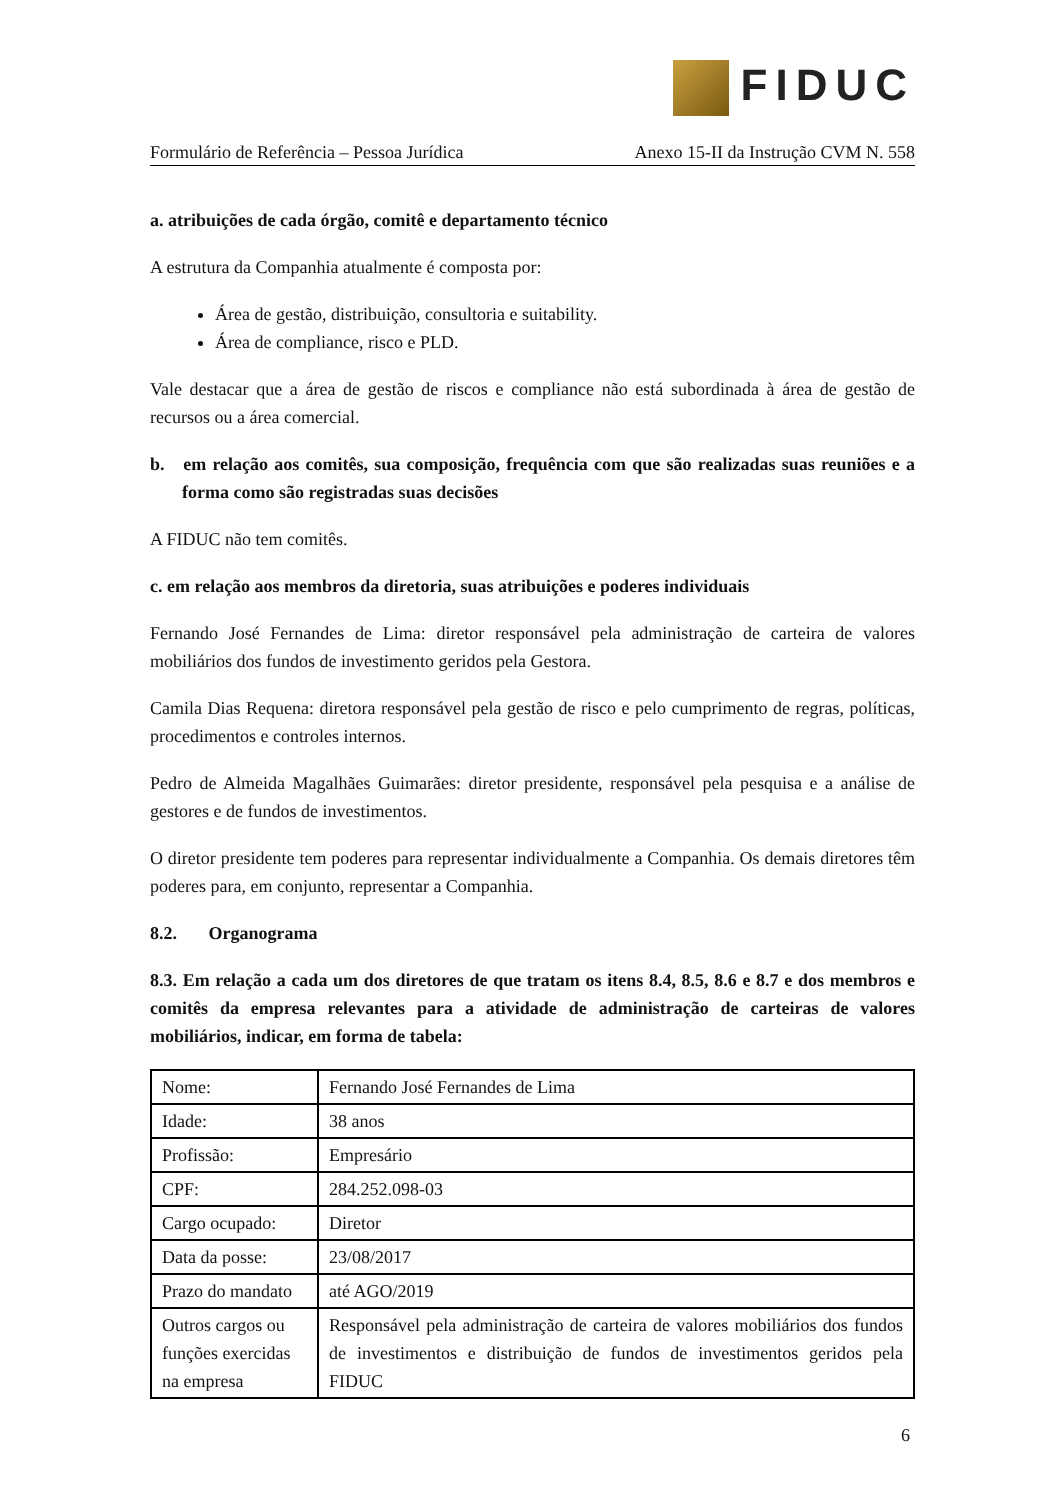FIDUC
Formulário de Referência – Pessoa Jurídica
Anexo 15-II da Instrução CVM N. 558
a. atribuições de cada órgão, comitê e departamento técnico
A estrutura da Companhia atualmente é composta por:
Área de gestão, distribuição, consultoria e suitability.
Área de compliance, risco e PLD.
Vale destacar que a área de gestão de riscos e compliance não está subordinada à área de gestão de recursos ou a área comercial.
b. em relação aos comitês, sua composição, frequência com que são realizadas suas reuniões e a forma como são registradas suas decisões
A FIDUC não tem comitês.
c. em relação aos membros da diretoria, suas atribuições e poderes individuais
Fernando José Fernandes de Lima: diretor responsável pela administração de carteira de valores mobiliários dos fundos de investimento geridos pela Gestora.
Camila Dias Requena: diretora responsável pela gestão de risco e pelo cumprimento de regras, políticas, procedimentos e controles internos.
Pedro de Almeida Magalhães Guimarães: diretor presidente, responsável pela pesquisa e a análise de gestores e de fundos de investimentos.
O diretor presidente tem poderes para representar individualmente a Companhia. Os demais diretores têm poderes para, em conjunto, representar a Companhia.
8.2. Organograma
8.3. Em relação a cada um dos diretores de que tratam os itens 8.4, 8.5, 8.6 e 8.7 e dos membros e comitês da empresa relevantes para a atividade de administração de carteiras de valores mobiliários, indicar, em forma de tabela:
| Nome: | Fernando José Fernandes de Lima |
| Idade: | 38 anos |
| Profissão: | Empresário |
| CPF: | 284.252.098-03 |
| Cargo ocupado: | Diretor |
| Data da posse: | 23/08/2017 |
| Prazo do mandato | até AGO/2019 |
| Outros cargos ou funções exercidas na empresa | Responsável pela administração de carteira de valores mobiliários dos fundos de investimentos e distribuição de fundos de investimentos geridos pela FIDUC |
6